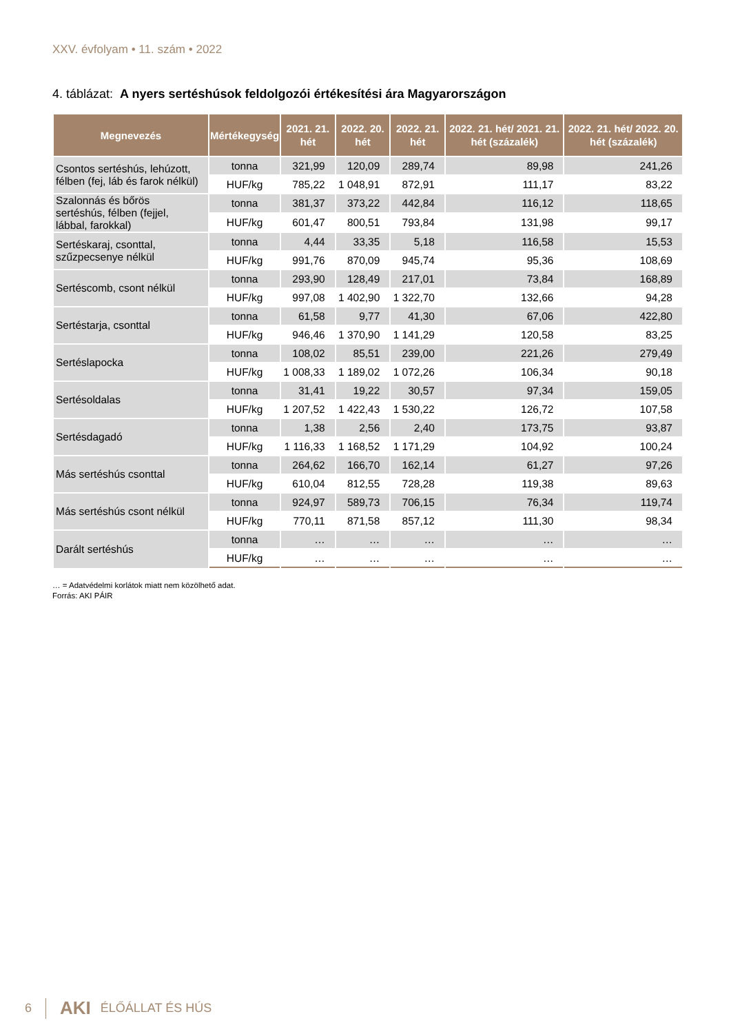XXV. évfolyam • 11. szám • 2022
4. táblázat: A nyers sertéshúsok feldolgozói értékesítési ára Magyarországon
| Megnevezés | Mértékegység | 2021. 21. hét | 2022. 20. hét | 2022. 21. hét | 2022. 21. hét/ 2021. 21. hét (százalék) | 2022. 21. hét/ 2022. 20. hét (százalék) |
| --- | --- | --- | --- | --- | --- | --- |
| Csontos sertéshús, lehúzott, félben (fej, láb és farok nélkül) | tonna | 321,99 | 120,09 | 289,74 | 89,98 | 241,26 |
| | HUF/kg | 785,22 | 1 048,91 | 872,91 | 111,17 | 83,22 |
| Szalonnás és bőrös sertéshús, félben (fejjel, lábbal, farokkal) | tonna | 381,37 | 373,22 | 442,84 | 116,12 | 118,65 |
| | HUF/kg | 601,47 | 800,51 | 793,84 | 131,98 | 99,17 |
| Sertéskaraj, csonttal, szűzpecsenye nélkül | tonna | 4,44 | 33,35 | 5,18 | 116,58 | 15,53 |
| | HUF/kg | 991,76 | 870,09 | 945,74 | 95,36 | 108,69 |
| Sertéscomb, csont nélkül | tonna | 293,90 | 128,49 | 217,01 | 73,84 | 168,89 |
| | HUF/kg | 997,08 | 1 402,90 | 1 322,70 | 132,66 | 94,28 |
| Sertéstarja, csonttal | tonna | 61,58 | 9,77 | 41,30 | 67,06 | 422,80 |
| | HUF/kg | 946,46 | 1 370,90 | 1 141,29 | 120,58 | 83,25 |
| Sertéslapocka | tonna | 108,02 | 85,51 | 239,00 | 221,26 | 279,49 |
| | HUF/kg | 1 008,33 | 1 189,02 | 1 072,26 | 106,34 | 90,18 |
| Sertésoldalas | tonna | 31,41 | 19,22 | 30,57 | 97,34 | 159,05 |
| | HUF/kg | 1 207,52 | 1 422,43 | 1 530,22 | 126,72 | 107,58 |
| Sertésdagadó | tonna | 1,38 | 2,56 | 2,40 | 173,75 | 93,87 |
| | HUF/kg | 1 116,33 | 1 168,52 | 1 171,29 | 104,92 | 100,24 |
| Más sertéshús csonttal | tonna | 264,62 | 166,70 | 162,14 | 61,27 | 97,26 |
| | HUF/kg | 610,04 | 812,55 | 728,28 | 119,38 | 89,63 |
| Más sertéshús csont nélkül | tonna | 924,97 | 589,73 | 706,15 | 76,34 | 119,74 |
| | HUF/kg | 770,11 | 871,58 | 857,12 | 111,30 | 98,34 |
| Darált sertéshús | tonna | … | … | … | … | … |
| | HUF/kg | … | … | … | … | … |
… = Adatvédelmi korlátok miatt nem közölhető adat.
Forrás: AKI PÁIR
6 AKI ÉLŐÁLLAT ÉS HÚS